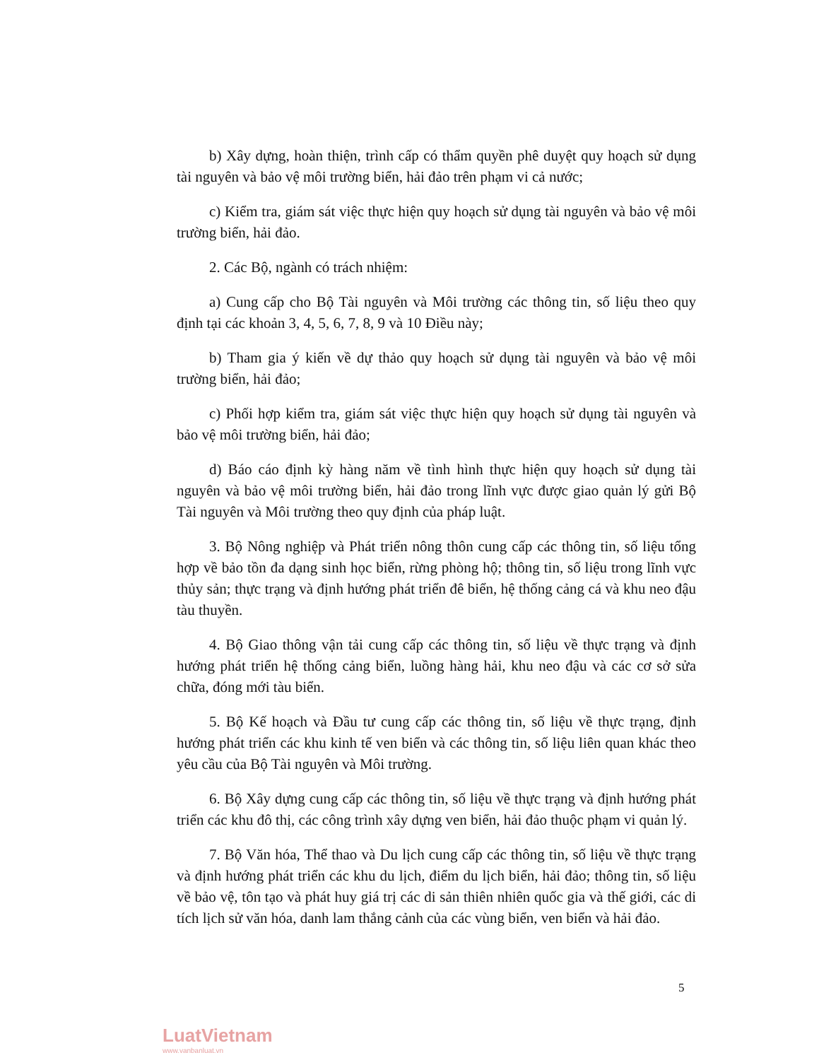b) Xây dựng, hoàn thiện, trình cấp có thẩm quyền phê duyệt quy hoạch sử dụng tài nguyên và bảo vệ môi trường biển, hải đảo trên phạm vi cả nước;
c) Kiểm tra, giám sát việc thực hiện quy hoạch sử dụng tài nguyên và bảo vệ môi trường biển, hải đảo.
2. Các Bộ, ngành có trách nhiệm:
a) Cung cấp cho Bộ Tài nguyên và Môi trường các thông tin, số liệu theo quy định tại các khoản 3, 4, 5, 6, 7, 8, 9 và 10 Điều này;
b) Tham gia ý kiến về dự thảo quy hoạch sử dụng tài nguyên và bảo vệ môi trường biển, hải đảo;
c) Phối hợp kiểm tra, giám sát việc thực hiện quy hoạch sử dụng tài nguyên và bảo vệ môi trường biển, hải đảo;
d) Báo cáo định kỳ hàng năm về tình hình thực hiện quy hoạch sử dụng tài nguyên và bảo vệ môi trường biển, hải đảo trong lĩnh vực được giao quản lý gửi Bộ Tài nguyên và Môi trường theo quy định của pháp luật.
3. Bộ Nông nghiệp và Phát triển nông thôn cung cấp các thông tin, số liệu tổng hợp về bảo tồn đa dạng sinh học biển, rừng phòng hộ; thông tin, số liệu trong lĩnh vực thủy sản; thực trạng và định hướng phát triển đê biển, hệ thống cảng cá và khu neo đậu tàu thuyền.
4. Bộ Giao thông vận tải cung cấp các thông tin, số liệu về thực trạng và định hướng phát triển hệ thống cảng biển, luồng hàng hải, khu neo đậu và các cơ sở sửa chữa, đóng mới tàu biển.
5. Bộ Kế hoạch và Đầu tư cung cấp các thông tin, số liệu về thực trạng, định hướng phát triển các khu kinh tế ven biển và các thông tin, số liệu liên quan khác theo yêu cầu của Bộ Tài nguyên và Môi trường.
6. Bộ Xây dựng cung cấp các thông tin, số liệu về thực trạng và định hướng phát triển các khu đô thị, các công trình xây dựng ven biển, hải đảo thuộc phạm vi quản lý.
7. Bộ Văn hóa, Thể thao và Du lịch cung cấp các thông tin, số liệu về thực trạng và định hướng phát triển các khu du lịch, điểm du lịch biển, hải đảo; thông tin, số liệu về bảo vệ, tôn tạo và phát huy giá trị các di sản thiên nhiên quốc gia và thế giới, các di tích lịch sử văn hóa, danh lam thắng cảnh của các vùng biển, ven biển và hải đảo.
5
LuatVietnam
www.vanbanluat.vn